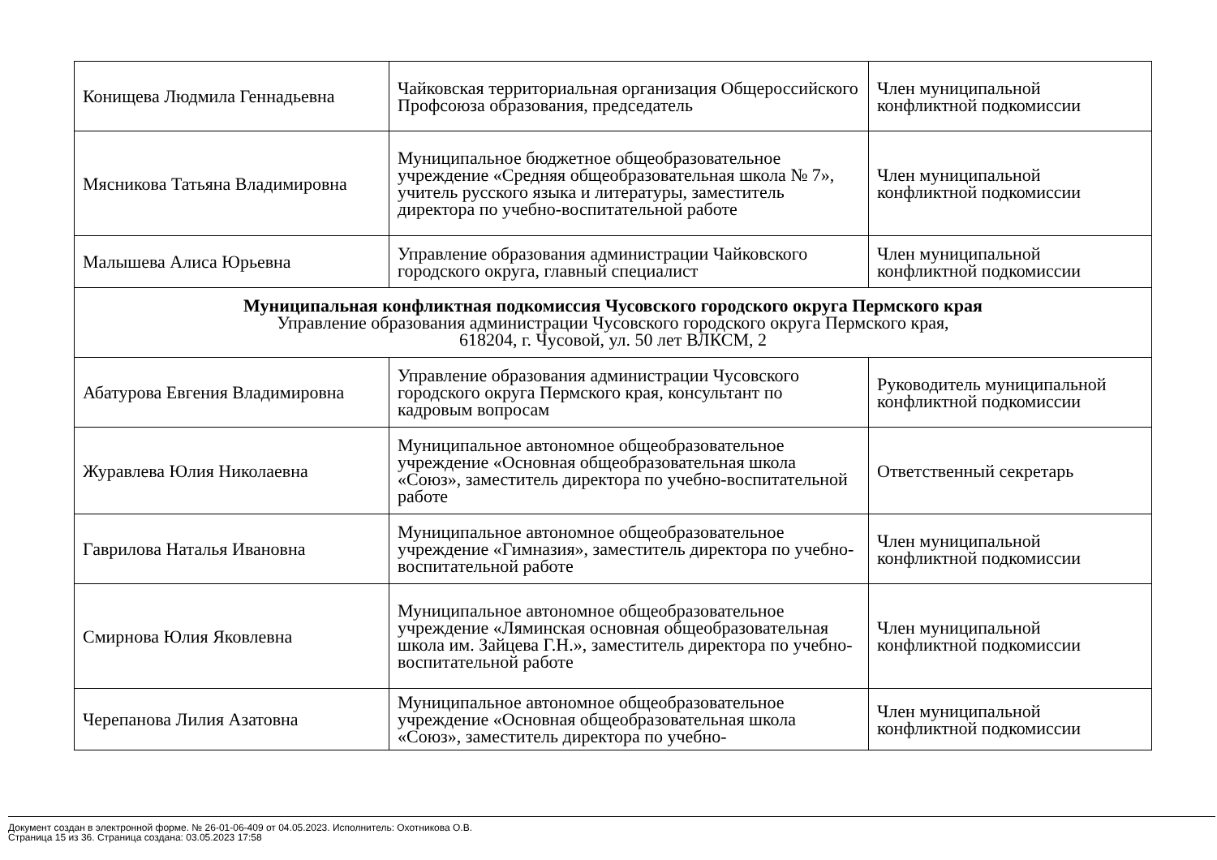| Конищева Людмила Геннадьевна | Чайковская территориальная организация Общероссийского Профсоюза образования, председатель | Член муниципальной конфликтной подкомиссии |
| Мясникова Татьяна Владимировна | Муниципальное бюджетное общеобразовательное учреждение «Средняя общеобразовательная школа № 7», учитель русского языка и литературы, заместитель директора по учебно-воспитательной работе | Член муниципальной конфликтной подкомиссии |
| Малышева Алиса Юрьевна | Управление образования администрации Чайковского городского округа, главный специалист | Член муниципальной конфликтной подкомиссии |
| Муниципальная конфликтная подкомиссия Чусовского городского округа Пермского края Управление образования администрации Чусовского городского округа Пермского края, 618204, г. Чусовой, ул. 50 лет ВЛКСМ, 2 | | |
| Абатурова Евгения Владимировна | Управление образования администрации Чусовского городского округа Пермского края, консультант по кадровым вопросам | Руководитель муниципальной конфликтной подкомиссии |
| Журавлева Юлия Николаевна | Муниципальное автономное общеобразовательное учреждение «Основная общеобразовательная школа «Союз», заместитель директора по учебно-воспитательной работе | Ответственный секретарь |
| Гаврилова Наталья Ивановна | Муниципальное автономное общеобразовательное учреждение «Гимназия», заместитель директора по учебно-воспитательной работе | Член муниципальной конфликтной подкомиссии |
| Смирнова Юлия Яковлевна | Муниципальное автономное общеобразовательное учреждение «Ляминская основная общеобразовательная школа им. Зайцева Г.Н.», заместитель директора по учебно-воспитательной работе | Член муниципальной конфликтной подкомиссии |
| Черепанова Лилия Азатовна | Муниципальное автономное общеобразовательное учреждение «Основная общеобразовательная школа «Союз», заместитель директора по учебно- | Член муниципальной конфликтной подкомиссии |
Документ создан в электронной форме. № 26-01-06-409 от 04.05.2023. Исполнитель: Охотникова О.В.
Страница 15 из 36. Страница создана: 03.05.2023 17:58